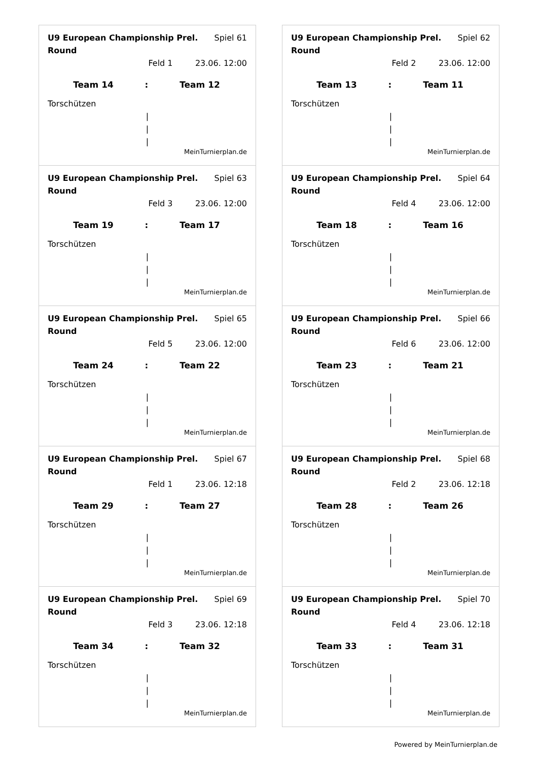U9 European Championship Prel. Round Spiel 61
Feld 1 23.06. 12:00
Team 14: Team 12
Torschützen
|
|
|
MeinTurnierplan.de
U9 European Championship Prel. Round Spiel 62
Feld 2 23.06. 12:00
Team 13: Team 11
Torschützen
|
|
|
MeinTurnierplan.de
U9 European Championship Prel. Round Spiel 63
Feld 3 23.06. 12:00
Team 19: Team 17
Torschützen
|
|
|
MeinTurnierplan.de
U9 European Championship Prel. Round Spiel 64
Feld 4 23.06. 12:00
Team 18: Team 16
Torschützen
|
|
|
MeinTurnierplan.de
U9 European Championship Prel. Round Spiel 65
Feld 5 23.06. 12:00
Team 24: Team 22
Torschützen
|
|
|
MeinTurnierplan.de
U9 European Championship Prel. Round Spiel 66
Feld 6 23.06. 12:00
Team 23: Team 21
Torschützen
|
|
|
MeinTurnierplan.de
U9 European Championship Prel. Round Spiel 67
Feld 1 23.06. 12:18
Team 29: Team 27
Torschützen
|
|
|
MeinTurnierplan.de
U9 European Championship Prel. Round Spiel 68
Feld 2 23.06. 12:18
Team 28: Team 26
Torschützen
|
|
|
MeinTurnierplan.de
U9 European Championship Prel. Round Spiel 69
Feld 3 23.06. 12:18
Team 34: Team 32
Torschützen
|
|
|
MeinTurnierplan.de
U9 European Championship Prel. Round Spiel 70
Feld 4 23.06. 12:18
Team 33: Team 31
Torschützen
|
|
|
MeinTurnierplan.de
Powered by MeinTurnierplan.de